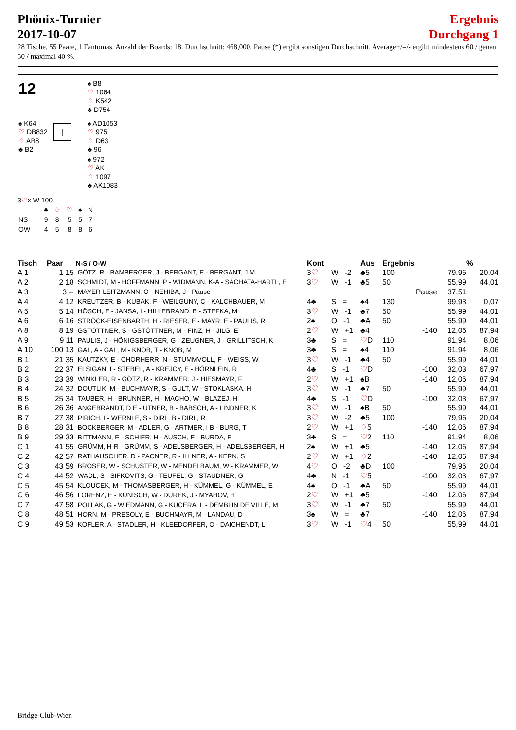Phönix-Turnier
2017-10-07
Ergebnis
Durchgang 1
28 Tische, 55 Paare, 1 Fantomas. Anzahl der Boards: 18. Durchschnitt: 468,000. Pause (*) ergibt sonstigen Durchschnitt. Average+/=/- ergibt mindestens 60 / genau 50 / maximal 40 %.
| 12 | | ♠ B8 ♡ 1064 ♢ K542 ♣ D754 | |
| ♠ K64 ♡ DB832 ♢ AB8 ♣ B2 | / | ♠ AD1053 ♡ 975 ♢ D63 ♣ 96 |
| | | ♠ 972 ♡ AK ♢ 1097 ♣ AK1083 |
3♡x W 100
| | ♣ | ♢ | ♡ | ♠ | N |
| NS | 9 | 8 | 5 | 5 | 7 |
| OW | 4 | 5 | 8 | 8 | 6 |
| Tisch | Paar | N-S / O-W | Kont | | Aus | Ergebnis | | | % |
| --- | --- | --- | --- | --- | --- | --- | --- | --- | --- |
| A 1 | 1 15 | GÖTZ, R - BAMBERGER, J - BERGANT, E - BERGANT, J M | 3 ♡ | W -2 | ♣5 | 100 | | 79,96 | 20,04 |
| A 2 | 2 18 | SCHMIDT, M - HOFFMANN, P - WIDMANN, K-A - SACHATA-HARTL, E | 3 ♡ | W -1 | ♣5 | 50 | | 55,99 | 44,01 |
| A 3 | 3 -- | MAYER-LEITZMANN, O - NEHIBA, J - Pause | | | | Pause | | 37,51 | |
| A 4 | 4 12 | KREUTZER, B - KUBAK, F - WEILGUNY, C - KALCHBAUER, M | 4♣ | S = | ♠4 | 130 | | 99,93 | 0,07 |
| A 5 | 5 14 | HÖSCH, E - JANSA, I - HILLEBRAND, B - STEFKA, M | 3 ♡ | W -1 | ♣7 | 50 | | 55,99 | 44,01 |
| A 6 | 6 16 | STRÖCK-EISENBARTH, H - RIESER, E - MAYR, E - PAULIS, R | 2♠ | O -1 | ♣A | 50 | | 55,99 | 44,01 |
| A 8 | 8 19 | GSTÖTTNER, S - GSTÖTTNER, M - FINZ, H - JILG, E | 2 ♡ | W +1 | ♣4 | | -140 | 12,06 | 87,94 |
| A 9 | 9 11 | PAULIS, J - HÖNIGSBERGER, G - ZEUGNER, J - GRILLITSCH, K | 3♣ | S = | ♡ D | 110 | | 91,94 | 8,06 |
| A 10 | 100 13 | GAL, A - GAL, M - KNOB, T - KNOB, M | 3♣ | S = | ♠4 | 110 | | 91,94 | 8,06 |
| B 1 | 21 35 | KAUTZKY, E - CHORHERR, N - STUMMVOLL, F - WEISS, W | 3 ♡ | W -1 | ♣4 | 50 | | 55,99 | 44,01 |
| B 2 | 22 37 | ELSIGAN, I - STEBEL, A - KREJCY, E - HÖRNLEIN, R | 4♣ | S -1 | ♡ D | | -100 | 32,03 | 67,97 |
| B 3 | 23 39 | WINKLER, R - GÖTZ, R - KRAMMER, J - HIESMAYR, F | 2 ♡ | W +1 | ♠B | | -140 | 12,06 | 87,94 |
| B 4 | 24 32 | DOUTLIK, M - BUCHMAYR, S - GULT, W - STOKLASKA, H | 3 ♡ | W -1 | ♣7 | 50 | | 55,99 | 44,01 |
| B 5 | 25 34 | TAUBER, H - BRUNNER, H - MACHO, W - BLAZEJ, H | 4♣ | S -1 | ♡ D | | -100 | 32,03 | 67,97 |
| B 6 | 26 36 | ANGEBRANDT, D E - UTNER, B - BABSCH, A - LINDNER, K | 3 ♡ | W -1 | ♠B | 50 | | 55,99 | 44,01 |
| B 7 | 27 38 | PIRICH, I - WERNLE, S - DIRL, B - DIRL, R | 3 ♡ | W -2 | ♣5 | 100 | | 79,96 | 20,04 |
| B 8 | 28 31 | BOCKBERGER, M - ADLER, G - ARTMER, I B - BURG, T | 2 ♡ | W +1 | ♢ 5 | | -140 | 12,06 | 87,94 |
| B 9 | 29 33 | BITTMANN, E - SCHIER, H - AUSCH, E - BURDA, F | 3♣ | S = | ♡ 2 | 110 | | 91,94 | 8,06 |
| C 1 | 41 55 | GRÜMM, H-R - GRÜMM, S - ADELSBERGER, H - ADELSBERGER, H | 2♠ | W +1 | ♣5 | | -140 | 12,06 | 87,94 |
| C 2 | 42 57 | RATHAUSCHER, D - PACNER, R - ILLNER, A - KERN, S | 2 ♡ | W +1 | ♢ 2 | | -140 | 12,06 | 87,94 |
| C 3 | 43 59 | BROSER, W - SCHUSTER, W - MENDELBAUM, W - KRAMMER, W | 4 ♡ | O -2 | ♣D | 100 | | 79,96 | 20,04 |
| C 4 | 44 52 | WADL, S - SIFKOVITS, G - TEUFEL, G - STAUDNER, G | 4♣ | N -1 | ♡ 5 | | -100 | 32,03 | 67,97 |
| C 5 | 45 54 | KLOUCEK, M - THOMASBERGER, H - KÜMMEL, G - KÜMMEL, E | 4♠ | O -1 | ♣A | 50 | | 55,99 | 44,01 |
| C 6 | 46 56 | LORENZ, E - KUNISCH, W - DUREK, J - MYAHOV, H | 2 ♡ | W +1 | ♣5 | | -140 | 12,06 | 87,94 |
| C 7 | 47 58 | POLLAK, G - WIEDMANN, G - KUCERA, L - DEMBLIN DE VILLE, M | 3 ♡ | W -1 | ♣7 | 50 | | 55,99 | 44,01 |
| C 8 | 48 51 | HORN, M - PRESOLY, E - BUCHMAYR, M - LANDAU, D | 3♠ | W = | ♣7 | | -140 | 12,06 | 87,94 |
| C 9 | 49 53 | KOFLER, A - STADLER, H - KLEEDORFER, O - DAICHENDT, L | 3 ♡ | W -1 | ♡ 4 | 50 | | 55,99 | 44,01 |
Bridge-Club-Wien